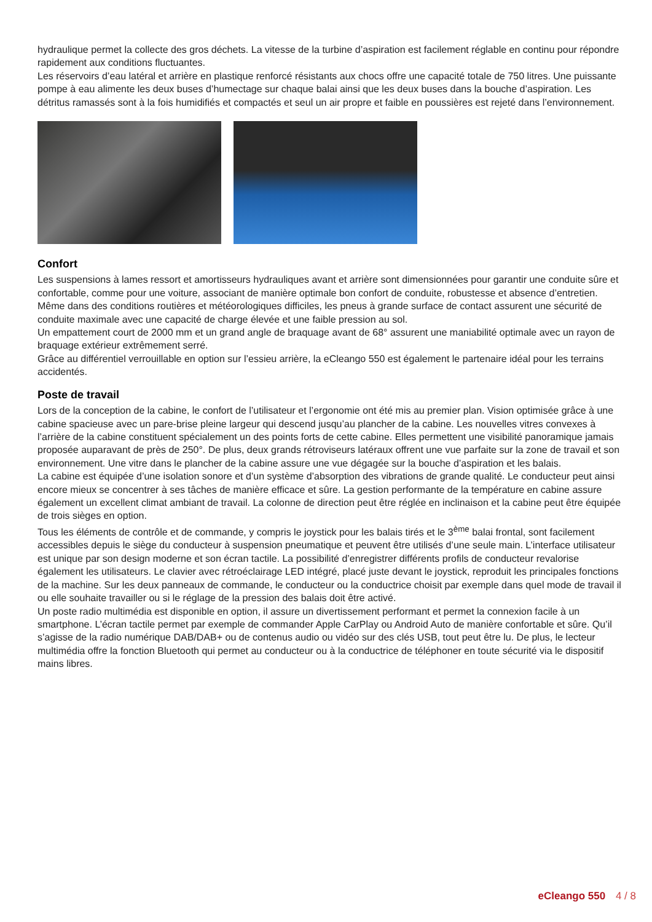hydraulique permet la collecte des gros déchets. La vitesse de la turbine d’aspiration est facilement réglable en continu pour répondre rapidement aux conditions fluctuantes.
Les réservoirs d’eau latéral et arrière en plastique renforcé résistants aux chocs offre une capacité totale de 750 litres. Une puissante pompe à eau alimente les deux buses d’humectage sur chaque balai ainsi que les deux buses dans la bouche d’aspiration. Les détritus ramassés sont à la fois humidifiés et compactés et seul un air propre et faible en poussières est rejeté dans l’environnement.
Confort
Les suspensions à lames ressort et amortisseurs hydrauliques avant et arrière sont dimensionnées pour garantir une conduite sûre et confortable, comme pour une voiture, associant de manière optimale bon confort de conduite, robustesse et absence d’entretien.
Même dans des conditions routières et météorologiques difficiles, les pneus à grande surface de contact assurent une sécurité de conduite maximale avec une capacité de charge élevée et une faible pression au sol.
Un empattement court de 2000 mm et un grand angle de braquage avant de 68° assurent une maniabilité optimale avec un rayon de braquage extérieur extrêmement serré.
Grâce au différentiel verrouillable en option sur l’essieu arrière, la eCleango 550 est également le partenaire idéal pour les terrains accidentés.
Poste de travail
Lors de la conception de la cabine, le confort de l’utilisateur et l’ergonomie ont été mis au premier plan. Vision optimisée grâce à une cabine spacieuse avec un pare-brise pleine largeur qui descend jusqu’au plancher de la cabine. Les nouvelles vitres convexes à l’arrière de la cabine constituent spécialement un des points forts de cette cabine. Elles permettent une visibilité panoramique jamais proposée auparavant de près de 250°. De plus, deux grands rétroviseurs latéraux offrent une vue parfaite sur la zone de travail et son environnement. Une vitre dans le plancher de la cabine assure une vue dégagée sur la bouche d’aspiration et les balais.
La cabine est équipée d’une isolation sonore et d’un système d’absorption des vibrations de grande qualité. Le conducteur peut ainsi encore mieux se concentrer à ses tâches de manière efficace et sûre. La gestion performante de la température en cabine assure également un excellent climat ambiant de travail. La colonne de direction peut être réglée en inclinaison et la cabine peut être équipée de trois sièges en option.
Tous les éléments de contrôle et de commande, y compris le joystick pour les balais tirés et le 3<sup>ème</sup> balai frontal, sont facilement accessibles depuis le siège du conducteur à suspension pneumatique et peuvent être utilisés d’une seule main. L’interface utilisateur est unique par son design moderne et son écran tactile. La possibilité d’enregistrer différents profils de conducteur revalorise également les utilisateurs. Le clavier avec rétroéclairage LED intégré, placé juste devant le joystick, reproduit les principales fonctions de la machine. Sur les deux panneaux de commande, le conducteur ou la conductrice choisit par exemple dans quel mode de travail il ou elle souhaite travailler ou si le réglage de la pression des balais doit être activé.
Un poste radio multimédia est disponible en option, il assure un divertissement performant et permet la connexion facile à un smartphone. L’écran tactile permet par exemple de commander Apple CarPlay ou Android Auto de manière confortable et sûre. Qu’il s’agisse de la radio numérique DAB/DAB+ ou de contenus audio ou vidéo sur des clés USB, tout peut être lu. De plus, le lecteur multimédia offre la fonction Bluetooth qui permet au conducteur ou à la conductrice de téléphoner en toute sécurité via le dispositif mains libres.
eCleango 550 4 / 8